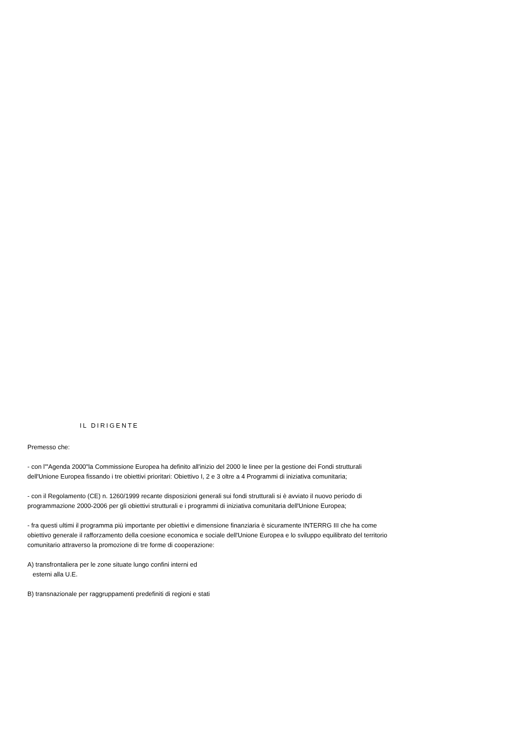IL DIRIGENTE
Premesso che:
- con l'"Agenda 2000"la Commissione Europea ha definito all'inizio del 2000 le linee per la gestione dei Fondi strutturali dell'Unione Europea fissando i tre obiettivi prioritari: Obiettivo I, 2 e 3 oltre a 4 Programmi di iniziativa comunitaria;
- con il Regolamento (CE) n. 1260/1999 recante disposizioni generali sui fondi strutturali si è avviato il nuovo periodo di programmazione 2000-2006 per gli obiettivi strutturali e i programmi di iniziativa comunitaria dell'Unione Europea;
- fra questi ultimi il programma più importante per obiettivi e dimensione finanziaria è sicuramente INTERRG III che ha come obiettivo generale il rafforzamento della coesione economica e sociale dell'Unione Europea e lo sviluppo equilibrato del territorio comunitario attraverso la promozione di tre forme di cooperazione:
A) transfrontaliera per le zone situate lungo confini interni ed
esterni alla U.E.
B) transnazionale per raggruppamenti predefiniti di regioni e stati